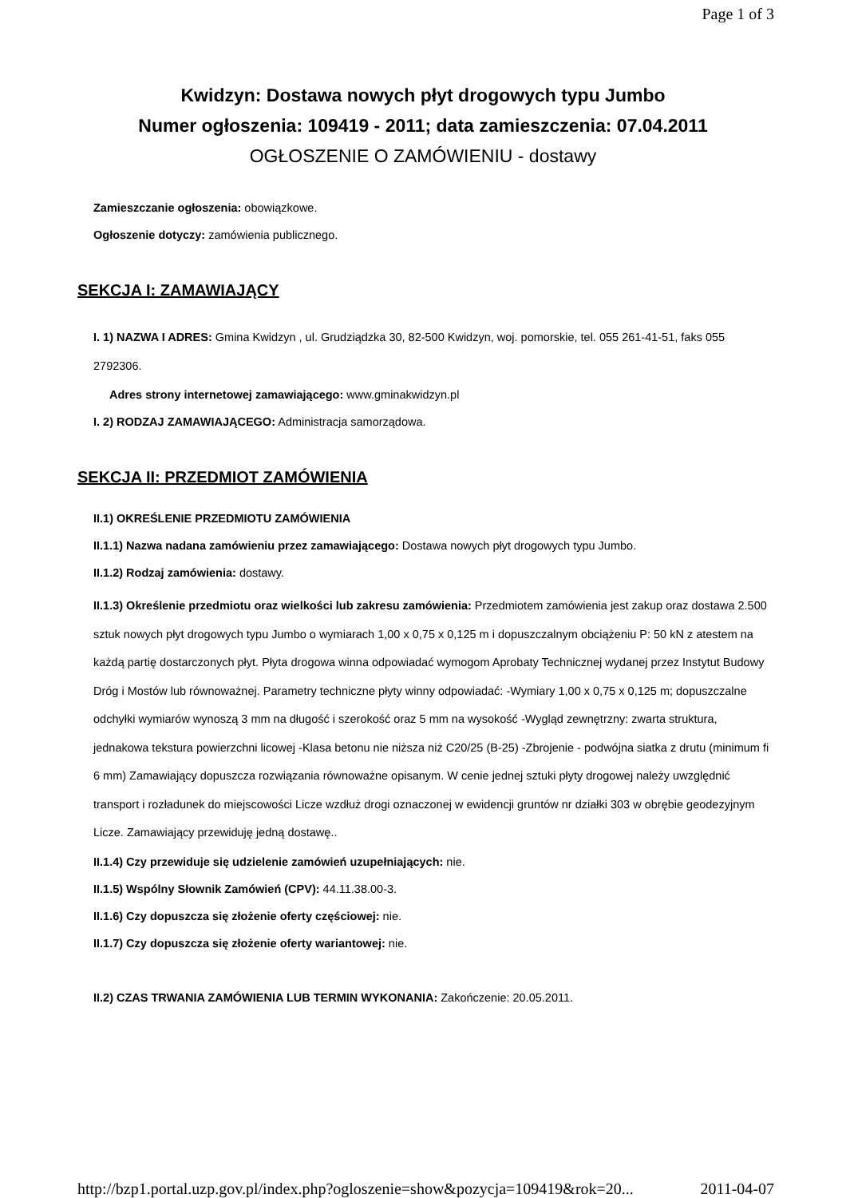Page 1 of 3
Kwidzyn: Dostawa nowych płyt drogowych typu Jumbo
Numer ogłoszenia: 109419 - 2011; data zamieszczenia: 07.04.2011
OGŁOSZENIE O ZAMÓWIENIU - dostawy
Zamieszczanie ogłoszenia: obowiązkowe.
Ogłoszenie dotyczy: zamówienia publicznego.
SEKCJA I: ZAMAWIAJĄCY
I. 1) NAZWA I ADRES: Gmina Kwidzyn , ul. Grudziądzka 30, 82-500 Kwidzyn, woj. pomorskie, tel. 055 261-41-51, faks 055 2792306.
Adres strony internetowej zamawiającego: www.gminakwidzyn.pl
I. 2) RODZAJ ZAMAWIAJĄCEGO: Administracja samorządowa.
SEKCJA II: PRZEDMIOT ZAMÓWIENIA
II.1) OKREŚLENIE PRZEDMIOTU ZAMÓWIENIA
II.1.1) Nazwa nadana zamówieniu przez zamawiającego: Dostawa nowych płyt drogowych typu Jumbo.
II.1.2) Rodzaj zamówienia: dostawy.
II.1.3) Określenie przedmiotu oraz wielkości lub zakresu zamówienia: Przedmiotem zamówienia jest zakup oraz dostawa 2.500 sztuk nowych płyt drogowych typu Jumbo o wymiarach 1,00 x 0,75 x 0,125 m i dopuszczalnym obciążeniu P: 50 kN z atestem na każdą partię dostarczonych płyt. Płyta drogowa winna odpowiadać wymogom Aprobaty Technicznej wydanej przez Instytut Budowy Dróg i Mostów lub równoważnej. Parametry techniczne płyty winny odpowiadać: -Wymiary 1,00 x 0,75 x 0,125 m; dopuszczalne odchyłki wymiarów wynoszą 3 mm na długość i szerokość oraz 5 mm na wysokość -Wygląd zewnętrzny: zwarta struktura, jednakowa tekstura powierzchni licowej -Klasa betonu nie niższa niż C20/25 (B-25) -Zbrojenie - podwójna siatka z drutu (minimum fi 6 mm) Zamawiający dopuszcza rozwiązania równoważne opisanym. W cenie jednej sztuki płyty drogowej należy uwzględnić transport i rozładunek do miejscowości Licze wzdłuż drogi oznaczonej w ewidencji gruntów nr działki 303 w obrębie geodezyjnym Licze. Zamawiający przewiduję jedną dostawę..
II.1.4) Czy przewiduje się udzielenie zamówień uzupełniających: nie.
II.1.5) Wspólny Słownik Zamówień (CPV): 44.11.38.00-3.
II.1.6) Czy dopuszcza się złożenie oferty częściowej: nie.
II.1.7) Czy dopuszcza się złożenie oferty wariantowej: nie.
II.2) CZAS TRWANIA ZAMÓWIENIA LUB TERMIN WYKONANIA: Zakończenie: 20.05.2011.
http://bzp1.portal.uzp.gov.pl/index.php?ogloszenie=show&pozycja=109419&rok=20... 2011-04-07